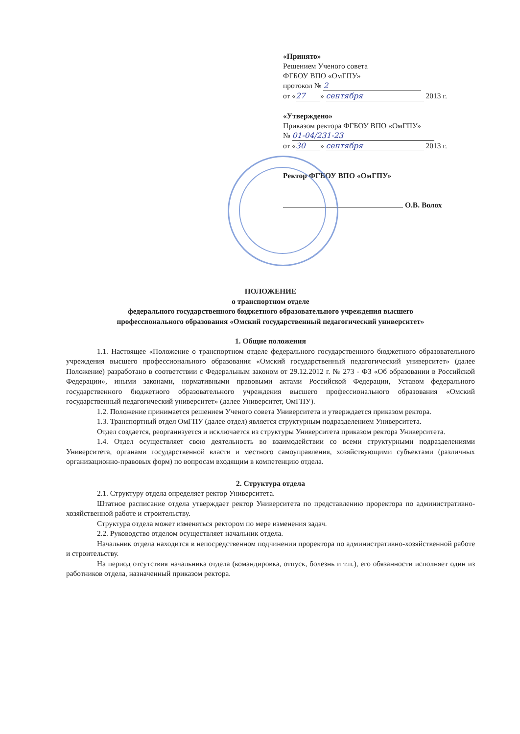«Принято»
Решением Ученого совета
ФГБОУ ВПО «ОмГПУ»
протокол № 2
от « 27 » сентября 2013 г.
«Утверждено»
Приказом ректора ФГБОУ ВПО «ОмГПУ»
№ 01-04/231-23
от « 30 » сентября 2013 г.
Ректор ФГБОУ ВПО «ОмГПУ»
О.В. Волох
ПОЛОЖЕНИЕ
о транспортном отделе
федерального государственного бюджетного образовательного учреждения высшего
профессионального образования «Омский государственный педагогический университет»
1. Общие положения
1.1. Настоящее «Положение о транспортном отделе федерального государственного бюджетного образовательного учреждения высшего профессионального образования «Омский государственный педагогический университет» (далее Положение) разработано в соответствии с Федеральным законом от 29.12.2012 г. № 273 - ФЗ «Об образовании в Российской Федерации», иными законами, нормативными правовыми актами Российской Федерации, Уставом федерального государственного бюджетного образовательного учреждения высшего профессионального образования «Омский государственный педагогический университет» (далее Университет, ОмГПУ).
1.2. Положение принимается решением Ученого совета Университета и утверждается приказом ректора.
1.3. Транспортный отдел ОмГПУ (далее отдел) является структурным подразделением Университета.
Отдел создается, реорганизуется и исключается из структуры Университета приказом ректора Университета.
1.4. Отдел осуществляет свою деятельность во взаимодействии со всеми структурными подразделениями Университета, органами государственной власти и местного самоуправления, хозяйствующими субъектами (различных организационно-правовых форм) по вопросам входящим в компетенцию отдела.
2. Структура отдела
2.1. Структуру отдела определяет ректор Университета.
Штатное расписание отдела утверждает ректор Университета по представлению проректора по административно-хозяйственной работе и строительству.
Структура отдела может изменяться ректором по мере изменения задач.
2.2. Руководство отделом осуществляет начальник отдела.
Начальник отдела находится в непосредственном подчинении проректора по административно-хозяйственной работе и строительству.
На период отсутствия начальника отдела (командировка, отпуск, болезнь и т.п.), его обязанности исполняет один из работников отдела, назначенный приказом ректора.